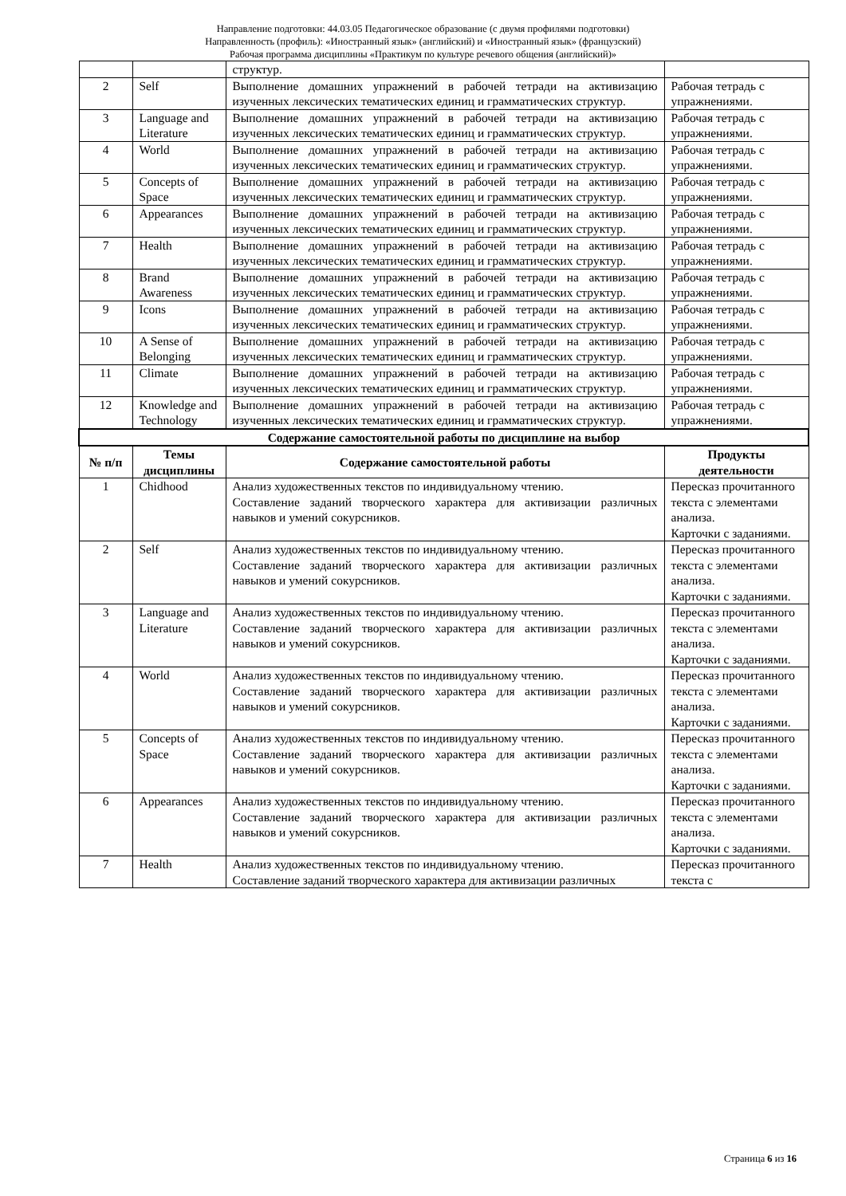Направление подготовки: 44.03.05 Педагогическое образование (с двумя профилями подготовки)
Направленность (профиль): «Иностранный язык» (английский) и «Иностранный язык» (французский)
Рабочая программа дисциплины «Практикум по культуре речевого общения (английский)»
| | | структур. | |
| 2 | Self | Выполнение домашних упражнений в рабочей тетради на активизацию изученных лексических тематических единиц и грамматических структур. | Рабочая тетрадь с упражнениями. |
| 3 | Language and Literature | Выполнение домашних упражнений в рабочей тетради на активизацию изученных лексических тематических единиц и грамматических структур. | Рабочая тетрадь с упражнениями. |
| 4 | World | Выполнение домашних упражнений в рабочей тетради на активизацию изученных лексических тематических единиц и грамматических структур. | Рабочая тетрадь с упражнениями. |
| 5 | Concepts of Space | Выполнение домашних упражнений в рабочей тетради на активизацию изученных лексических тематических единиц и грамматических структур. | Рабочая тетрадь с упражнениями. |
| 6 | Appearances | Выполнение домашних упражнений в рабочей тетради на активизацию изученных лексических тематических единиц и грамматических структур. | Рабочая тетрадь с упражнениями. |
| 7 | Health | Выполнение домашних упражнений в рабочей тетради на активизацию изученных лексических тематических единиц и грамматических структур. | Рабочая тетрадь с упражнениями. |
| 8 | Brand Awareness | Выполнение домашних упражнений в рабочей тетради на активизацию изученных лексических тематических единиц и грамматических структур. | Рабочая тетрадь с упражнениями. |
| 9 | Icons | Выполнение домашних упражнений в рабочей тетради на активизацию изученных лексических тематических единиц и грамматических структур. | Рабочая тетрадь с упражнениями. |
| 10 | A Sense of Belonging | Выполнение домашних упражнений в рабочей тетради на активизацию изученных лексических тематических единиц и грамматических структур. | Рабочая тетрадь с упражнениями. |
| 11 | Climate | Выполнение домашних упражнений в рабочей тетради на активизацию изученных лексических тематических единиц и грамматических структур. | Рабочая тетрадь с упражнениями. |
| 12 | Knowledge and Technology | Выполнение домашних упражнений в рабочей тетради на активизацию изученных лексических тематических единиц и грамматических структур. | Рабочая тетрадь с упражнениями. |
| Содержание самостоятельной работы по дисциплине на выбор | | | |
| № п/п | Темы дисциплины | Содержание самостоятельной работы | Продукты деятельности |
| 1 | Chidhood | Анализ художественных текстов по индивидуальному чтению. Составление заданий творческого характера для активизации различных навыков и умений сокурсников. | Пересказ прочитанного текста с элементами анализа. Карточки с заданиями. |
| 2 | Self | Анализ художественных текстов по индивидуальному чтению. Составление заданий творческого характера для активизации различных навыков и умений сокурсников. | Пересказ прочитанного текста с элементами анализа. Карточки с заданиями. |
| 3 | Language and Literature | Анализ художественных текстов по индивидуальному чтению. Составление заданий творческого характера для активизации различных навыков и умений сокурсников. | Пересказ прочитанного текста с элементами анализа. Карточки с заданиями. |
| 4 | World | Анализ художественных текстов по индивидуальному чтению. Составление заданий творческого характера для активизации различных навыков и умений сокурсников. | Пересказ прочитанного текста с элементами анализа. Карточки с заданиями. |
| 5 | Concepts of Space | Анализ художественных текстов по индивидуальному чтению. Составление заданий творческого характера для активизации различных навыков и умений сокурсников. | Пересказ прочитанного текста с элементами анализа. Карточки с заданиями. |
| 6 | Appearances | Анализ художественных текстов по индивидуальному чтению. Составление заданий творческого характера для активизации различных навыков и умений сокурсников. | Пересказ прочитанного текста с элементами анализа. Карточки с заданиями. |
| 7 | Health | Анализ художественных текстов по индивидуальному чтению. Составление заданий творческого характера для активизации различных | Пересказ прочитанного текста с |
Страница 6 из 16